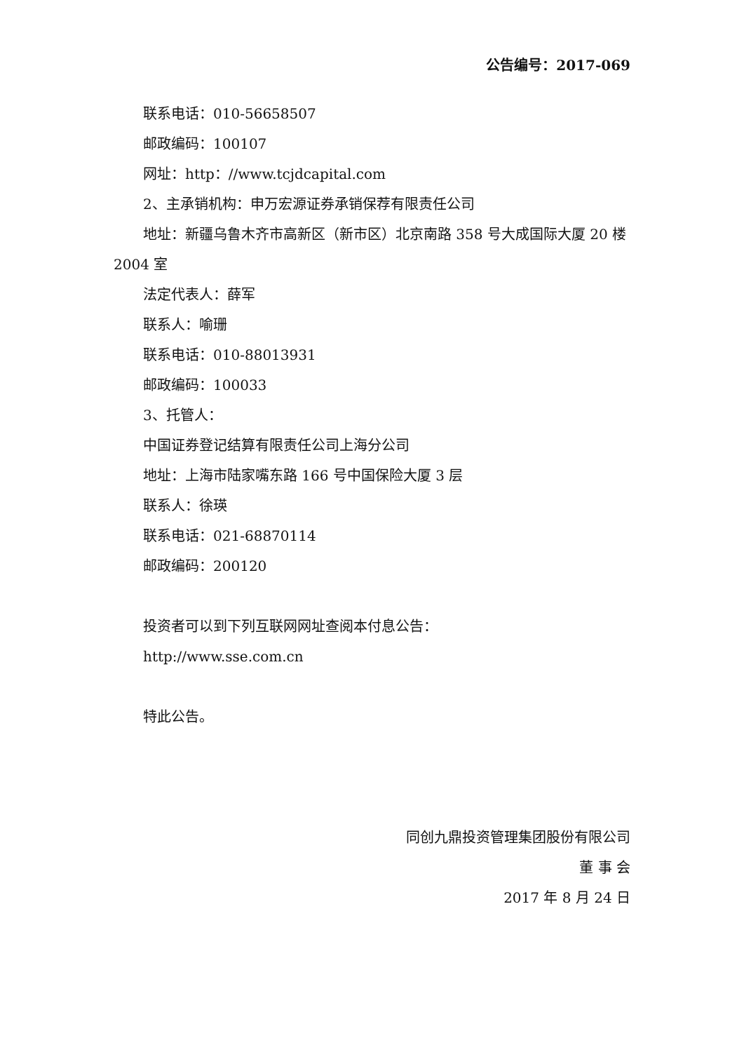公告编号：2017-069
联系电话：010-56658507
邮政编码：100107
网址：http：//www.tcjdcapital.com
2、主承销机构：申万宏源证券承销保荐有限责任公司
地址：新疆乌鲁木齐市高新区（新市区）北京南路 358 号大成国际大厦 20 楼 2004 室
法定代表人：薛军
联系人：喻珊
联系电话：010-88013931
邮政编码：100033
3、托管人：
中国证券登记结算有限责任公司上海分公司
地址：上海市陆家嘴东路 166 号中国保险大厦 3 层
联系人：徐瑛
联系电话：021-68870114
邮政编码：200120
投资者可以到下列互联网网址查阅本付息公告：
http://www.sse.com.cn
特此公告。
同创九鼎投资管理集团股份有限公司
董 事 会
2017 年 8 月 24 日